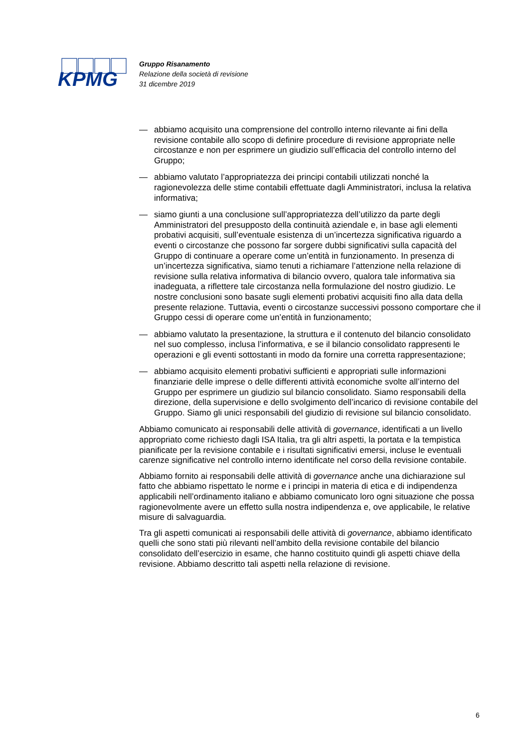KPMG
Gruppo Risanamento
Relazione della società di revisione
31 dicembre 2019
— abbiamo acquisito una comprensione del controllo interno rilevante ai fini della revisione contabile allo scopo di definire procedure di revisione appropriate nelle circostanze e non per esprimere un giudizio sull’efficacia del controllo interno del Gruppo;
— abbiamo valutato l’appropriatezza dei principi contabili utilizzati nonché la ragionevolezza delle stime contabili effettuate dagli Amministratori, inclusa la relativa informativa;
— siamo giunti a una conclusione sull’appropriatezza dell’utilizzo da parte degli Amministratori del presupposto della continuità aziendale e, in base agli elementi probativi acquisiti, sull’eventuale esistenza di un’incertezza significativa riguardo a eventi o circostanze che possono far sorgere dubbi significativi sulla capacità del Gruppo di continuare a operare come un’entità in funzionamento. In presenza di un’incertezza significativa, siamo tenuti a richiamare l’attenzione nella relazione di revisione sulla relativa informativa di bilancio ovvero, qualora tale informativa sia inadeguata, a riflettere tale circostanza nella formulazione del nostro giudizio. Le nostre conclusioni sono basate sugli elementi probativi acquisiti fino alla data della presente relazione. Tuttavia, eventi o circostanze successivi possono comportare che il Gruppo cessi di operare come un’entità in funzionamento;
— abbiamo valutato la presentazione, la struttura e il contenuto del bilancio consolidato nel suo complesso, inclusa l’informativa, e se il bilancio consolidato rappresenti le operazioni e gli eventi sottostanti in modo da fornire una corretta rappresentazione;
— abbiamo acquisito elementi probativi sufficienti e appropriati sulle informazioni finanziarie delle imprese o delle differenti attività economiche svolte all’interno del Gruppo per esprimere un giudizio sul bilancio consolidato. Siamo responsabili della direzione, della supervisione e dello svolgimento dell’incarico di revisione contabile del Gruppo. Siamo gli unici responsabili del giudizio di revisione sul bilancio consolidato.
Abbiamo comunicato ai responsabili delle attività di governance, identificati a un livello appropriato come richiesto dagli ISA Italia, tra gli altri aspetti, la portata e la tempistica pianificate per la revisione contabile e i risultati significativi emersi, incluse le eventuali carenze significative nel controllo interno identificate nel corso della revisione contabile.
Abbiamo fornito ai responsabili delle attività di governance anche una dichiarazione sul fatto che abbiamo rispettato le norme e i principi in materia di etica e di indipendenza applicabili nell’ordinamento italiano e abbiamo comunicato loro ogni situazione che possa ragionevolmente avere un effetto sulla nostra indipendenza e, ove applicabile, le relative misure di salvaguardia.
Tra gli aspetti comunicati ai responsabili delle attività di governance, abbiamo identificato quelli che sono stati più rilevanti nell’ambito della revisione contabile del bilancio consolidato dell’esercizio in esame, che hanno costituito quindi gli aspetti chiave della revisione. Abbiamo descritto tali aspetti nella relazione di revisione.
6